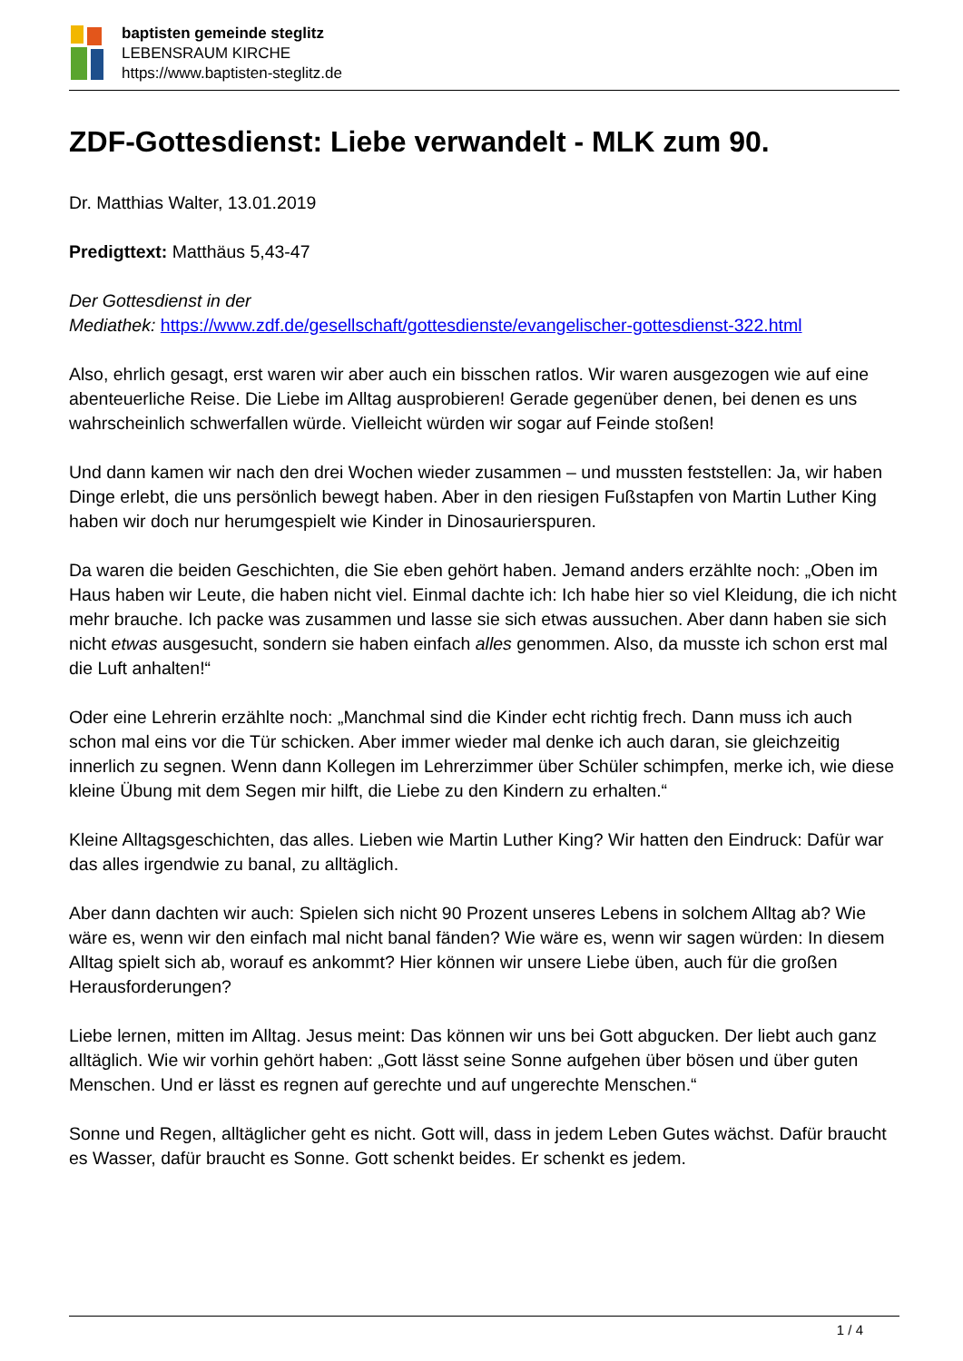baptisten gemeinde steglitz
LEBENSRAUM KIRCHE
https://www.baptisten-steglitz.de
ZDF-Gottesdienst: Liebe verwandelt - MLK zum 90.
Dr. Matthias Walter, 13.01.2019
Predigttext: Matthäus 5,43-47
Der Gottesdienst in der
Mediathek: https://www.zdf.de/gesellschaft/gottesdienste/evangelischer-gottesdienst-322.html
Also, ehrlich gesagt, erst waren wir aber auch ein bisschen ratlos. Wir waren ausgezogen wie auf eine abenteuerliche Reise. Die Liebe im Alltag ausprobieren! Gerade gegenüber denen, bei denen es uns wahrscheinlich schwerfallen würde. Vielleicht würden wir sogar auf Feinde stoßen!
Und dann kamen wir nach den drei Wochen wieder zusammen – und mussten feststellen: Ja, wir haben Dinge erlebt, die uns persönlich bewegt haben. Aber in den riesigen Fußstapfen von Martin Luther King haben wir doch nur herumgespielt wie Kinder in Dinosaurierspuren.
Da waren die beiden Geschichten, die Sie eben gehört haben. Jemand anders erzählte noch: „Oben im Haus haben wir Leute, die haben nicht viel. Einmal dachte ich: Ich habe hier so viel Kleidung, die ich nicht mehr brauche. Ich packe was zusammen und lasse sie sich etwas aussuchen. Aber dann haben sie sich nicht etwas ausgesucht, sondern sie haben einfach alles genommen. Also, da musste ich schon erst mal die Luft anhalten!“
Oder eine Lehrerin erzählte noch: „Manchmal sind die Kinder echt richtig frech. Dann muss ich auch schon mal eins vor die Tür schicken. Aber immer wieder mal denke ich auch daran, sie gleichzeitig innerlich zu segnen. Wenn dann Kollegen im Lehrerzimmer über Schüler schimpfen, merke ich, wie diese kleine Übung mit dem Segen mir hilft, die Liebe zu den Kindern zu erhalten.“
Kleine Alltagsgeschichten, das alles. Lieben wie Martin Luther King? Wir hatten den Eindruck: Dafür war das alles irgendwie zu banal, zu alltäglich.
Aber dann dachten wir auch: Spielen sich nicht 90 Prozent unseres Lebens in solchem Alltag ab? Wie wäre es, wenn wir den einfach mal nicht banal fänden? Wie wäre es, wenn wir sagen würden: In diesem Alltag spielt sich ab, worauf es ankommt? Hier können wir unsere Liebe üben, auch für die großen Herausforderungen?
Liebe lernen, mitten im Alltag. Jesus meint: Das können wir uns bei Gott abgucken. Der liebt auch ganz alltäglich. Wie wir vorhin gehört haben: „Gott lässt seine Sonne aufgehen über bösen und über guten Menschen. Und er lässt es regnen auf gerechte und auf ungerechte Menschen.“
Sonne und Regen, alltäglicher geht es nicht. Gott will, dass in jedem Leben Gutes wächst. Dafür braucht es Wasser, dafür braucht es Sonne. Gott schenkt beides. Er schenkt es jedem.
1 / 4